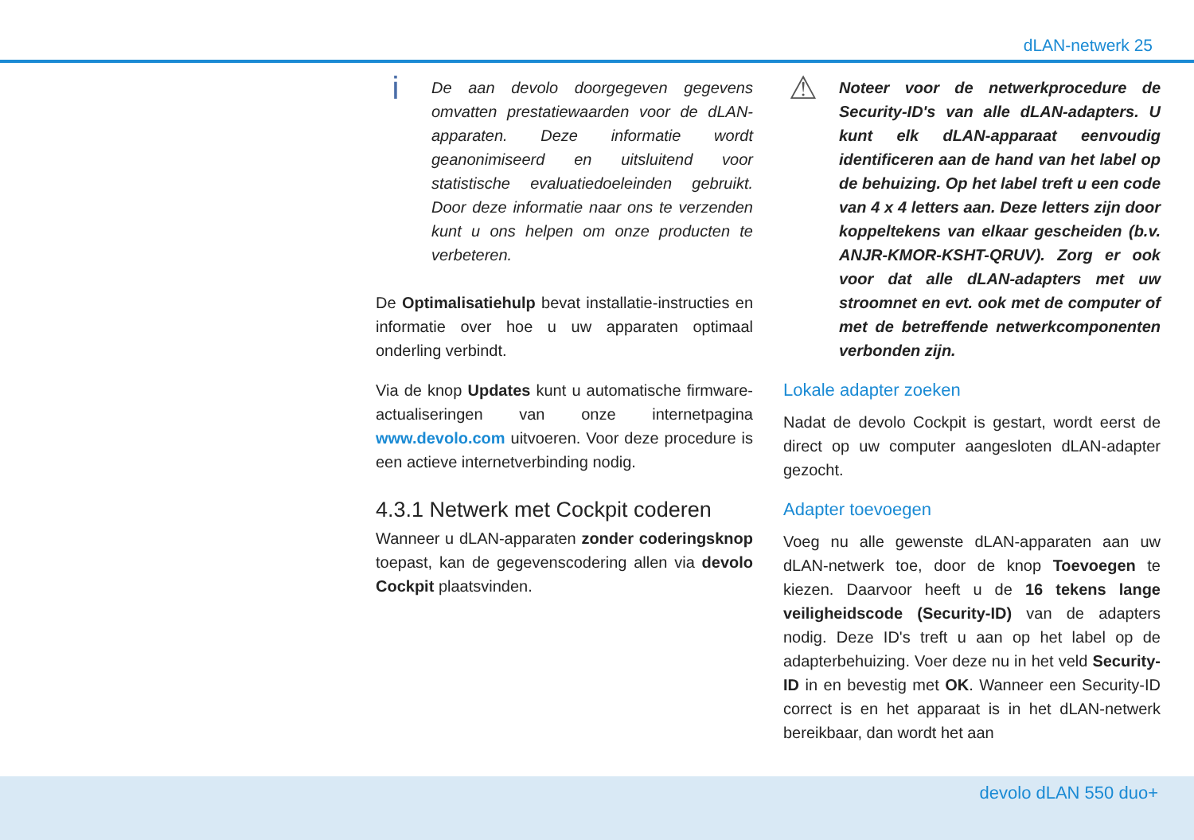dLAN-netwerk 25
i
De aan devolo doorgegeven gegevens omvatten prestatiewaarden voor de dLAN-apparaten. Deze informatie wordt geanonimiseerd en uitsluitend voor statistische evaluatiedoeleinden gebruikt. Door deze informatie naar ons te verzenden kunt u ons helpen om onze producten te verbeteren.
De Optimalisatiehulp bevat installatie-instructies en informatie over hoe u uw apparaten optimaal onderling verbindt.
Via de knop Updates kunt u automatische firmware-actualiseringen van onze internetpagina www.devolo.com uitvoeren. Voor deze procedure is een actieve internetverbinding nodig.
4.3.1 Netwerk met Cockpit coderen
Wanneer u dLAN-apparaten zonder coderingsknop toepast, kan de gegevenscodering allen via devolo Cockpit plaatsvinden.
⚠
Noteer voor de netwerkprocedure de Security-ID's van alle dLAN-adapters. U kunt elk dLAN-apparaat eenvoudig identificeren aan de hand van het label op de behuizing. Op het label treft u een code van 4 x 4 letters aan. Deze letters zijn door koppeltekens van elkaar gescheiden (b.v. ANJR-KMOR-KSHT-QRUV). Zorg er ook voor dat alle dLAN-adapters met uw stroomnet en evt. ook met de computer of met de betreffende netwerkcomponenten verbonden zijn.
Lokale adapter zoeken
Nadat de devolo Cockpit is gestart, wordt eerst de direct op uw computer aangesloten dLAN-adapter gezocht.
Adapter toevoegen
Voeg nu alle gewenste dLAN-apparaten aan uw dLAN-netwerk toe, door de knop Toevoegen te kiezen. Daarvoor heeft u de 16 tekens lange veiligheidscode (Security-ID) van de adapters nodig. Deze ID's treft u aan op het label op de adapterbehuizing. Voer deze nu in het veld Security-ID in en bevestig met OK. Wanneer een Security-ID correct is en het apparaat is in het dLAN-netwerk bereikbaar, dan wordt het aan
devolo dLAN 550 duo+